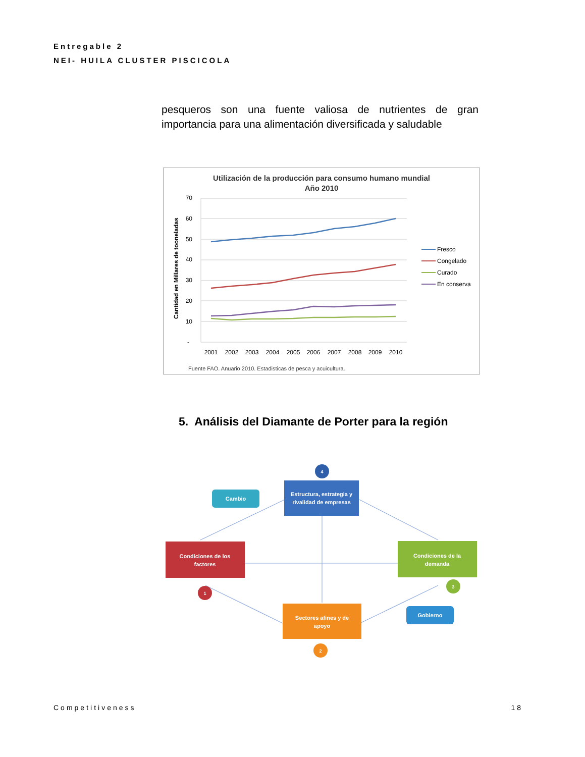Entregable 2
NEI- HUILA CLUSTER PISCICOLA
pesqueros son una fuente valiosa de nutrientes de gran importancia para una alimentación diversificada y saludable
Utilización de la producción para consumo humano mundial
Año 2010
Cantidad en Millares de tooneladas
70
60
50
40
30
20
10
-
2001
2002
2003
2004
2005
2006
2007
2008
2009
2010
Fresco
Congelado
Curado
En conserva
Fuente FAO. Anuario 2010. Estadisticas de pesca y acuicultura.
5. Análisis del Diamante de Porter para la región
4
Estructura, estrategia y
rivalidad de empresas
Cambio
Condiciones de los
factores
1
Condiciones de la
demanda
3
Sectores afines y de
apoyo
2
Gobierno
Competitiveness 18